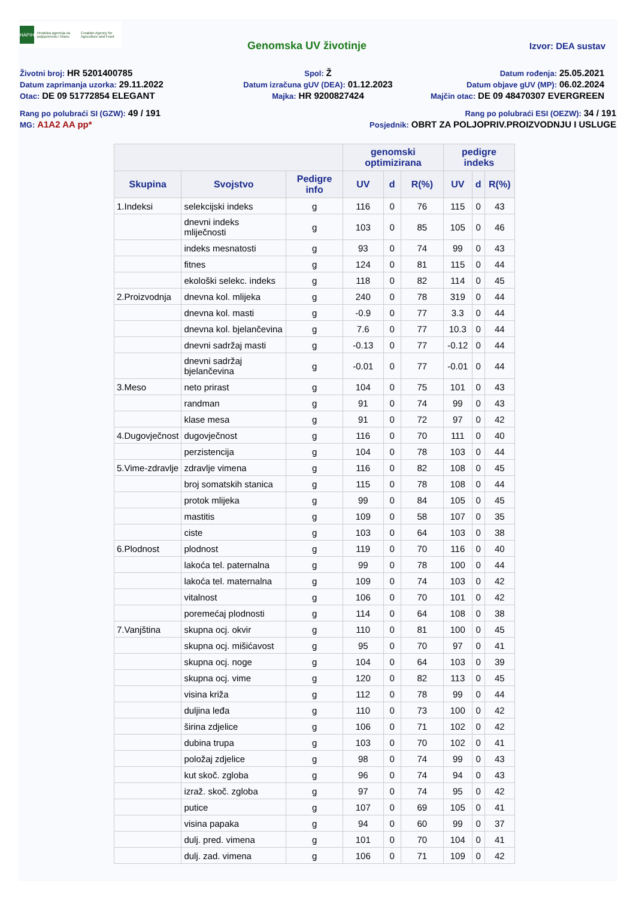HAPIH
Hrvatska agencija za poljoprivredu i hranu
Croatian Agency for Agriculture and Food
Genomska UV životinje Izvor: DEA sustav
Životni broj: HR 5201400785
Spol: Ž
Datum rođenja: 25.05.2021
Datum zaprimanja uzorka: 29.11.2022
Datum izračuna gUV (DEA): 01.12.2023
Datum objave gUV (MP): 06.02.2024
Otac: DE 09 51772854 ELEGANT
Majka: HR 9200827424
Majčin otac: DE 09 48470307 EVERGREEN
Rang po polubraći SI (GZW): 49 / 191
Rang po polubraći ESI (OEZW): 34 / 191
MG: A1A2 AA pp*
Posjednik: OBRT ZA POLJOPRIV.PROIZVODNJU I USLUGE
| | | | genomski optimizirana | | | pedigre indeks | | |
| --- | --- | --- | --- | --- | --- | --- | --- | --- |
| Skupina | Svojstvo | Pedigre info | UV | d | R(%) | UV | d | R(%) |
| 1.Indeksi | selekcijski indeks | g | 116 | 0 | 76 | 115 | 0 | 43 |
| | dnevni indeks mliječnosti | g | 103 | 0 | 85 | 105 | 0 | 46 |
| | indeks mesnatosti | g | 93 | 0 | 74 | 99 | 0 | 43 |
| | fitnes | g | 124 | 0 | 81 | 115 | 0 | 44 |
| | ekološki selekc. indeks | g | 118 | 0 | 82 | 114 | 0 | 45 |
| 2.Proizvodnja | dnevna kol. mlijeka | g | 240 | 0 | 78 | 319 | 0 | 44 |
| | dnevna kol. masti | g | -0.9 | 0 | 77 | 3.3 | 0 | 44 |
| | dnevna kol. bjelančevina | g | 7.6 | 0 | 77 | 10.3 | 0 | 44 |
| | dnevni sadržaj masti | g | -0.13 | 0 | 77 | -0.12 | 0 | 44 |
| | dnevni sadržaj bjelančevina | g | -0.01 | 0 | 77 | -0.01 | 0 | 44 |
| 3.Meso | neto prirast | g | 104 | 0 | 75 | 101 | 0 | 43 |
| | randman | g | 91 | 0 | 74 | 99 | 0 | 43 |
| | klase mesa | g | 91 | 0 | 72 | 97 | 0 | 42 |
| 4.Dugovječnost | dugovječnost | g | 116 | 0 | 70 | 111 | 0 | 40 |
| | perzistencija | g | 104 | 0 | 78 | 103 | 0 | 44 |
| 5.Vime-zdravlje | zdravlje vimena | g | 116 | 0 | 82 | 108 | 0 | 45 |
| | broj somatskih stanica | g | 115 | 0 | 78 | 108 | 0 | 44 |
| | protok mlijeka | g | 99 | 0 | 84 | 105 | 0 | 45 |
| | mastitis | g | 109 | 0 | 58 | 107 | 0 | 35 |
| | ciste | g | 103 | 0 | 64 | 103 | 0 | 38 |
| 6.Plodnost | plodnost | g | 119 | 0 | 70 | 116 | 0 | 40 |
| | lakoća tel. paternalna | g | 99 | 0 | 78 | 100 | 0 | 44 |
| | lakoća tel. maternalna | g | 109 | 0 | 74 | 103 | 0 | 42 |
| | vitalnost | g | 106 | 0 | 70 | 101 | 0 | 42 |
| | poremećaj plodnosti | g | 114 | 0 | 64 | 108 | 0 | 38 |
| 7.Vanjština | skupna ocj. okvir | g | 110 | 0 | 81 | 100 | 0 | 45 |
| | skupna ocj. mišićavost | g | 95 | 0 | 70 | 97 | 0 | 41 |
| | skupna ocj. noge | g | 104 | 0 | 64 | 103 | 0 | 39 |
| | skupna ocj. vime | g | 120 | 0 | 82 | 113 | 0 | 45 |
| | visina križa | g | 112 | 0 | 78 | 99 | 0 | 44 |
| | duljina leđa | g | 110 | 0 | 73 | 100 | 0 | 42 |
| | širina zdjelice | g | 106 | 0 | 71 | 102 | 0 | 42 |
| | dubina trupa | g | 103 | 0 | 70 | 102 | 0 | 41 |
| | položaj zdjelice | g | 98 | 0 | 74 | 99 | 0 | 43 |
| | kut skoč. zgloba | g | 96 | 0 | 74 | 94 | 0 | 43 |
| | izraž. skoč. zgloba | g | 97 | 0 | 74 | 95 | 0 | 42 |
| | putice | g | 107 | 0 | 69 | 105 | 0 | 41 |
| | visina papaka | g | 94 | 0 | 60 | 99 | 0 | 37 |
| | dulj. pred. vimena | g | 101 | 0 | 70 | 104 | 0 | 41 |
| | dulj. zad. vimena | g | 106 | 0 | 71 | 109 | 0 | 42 |